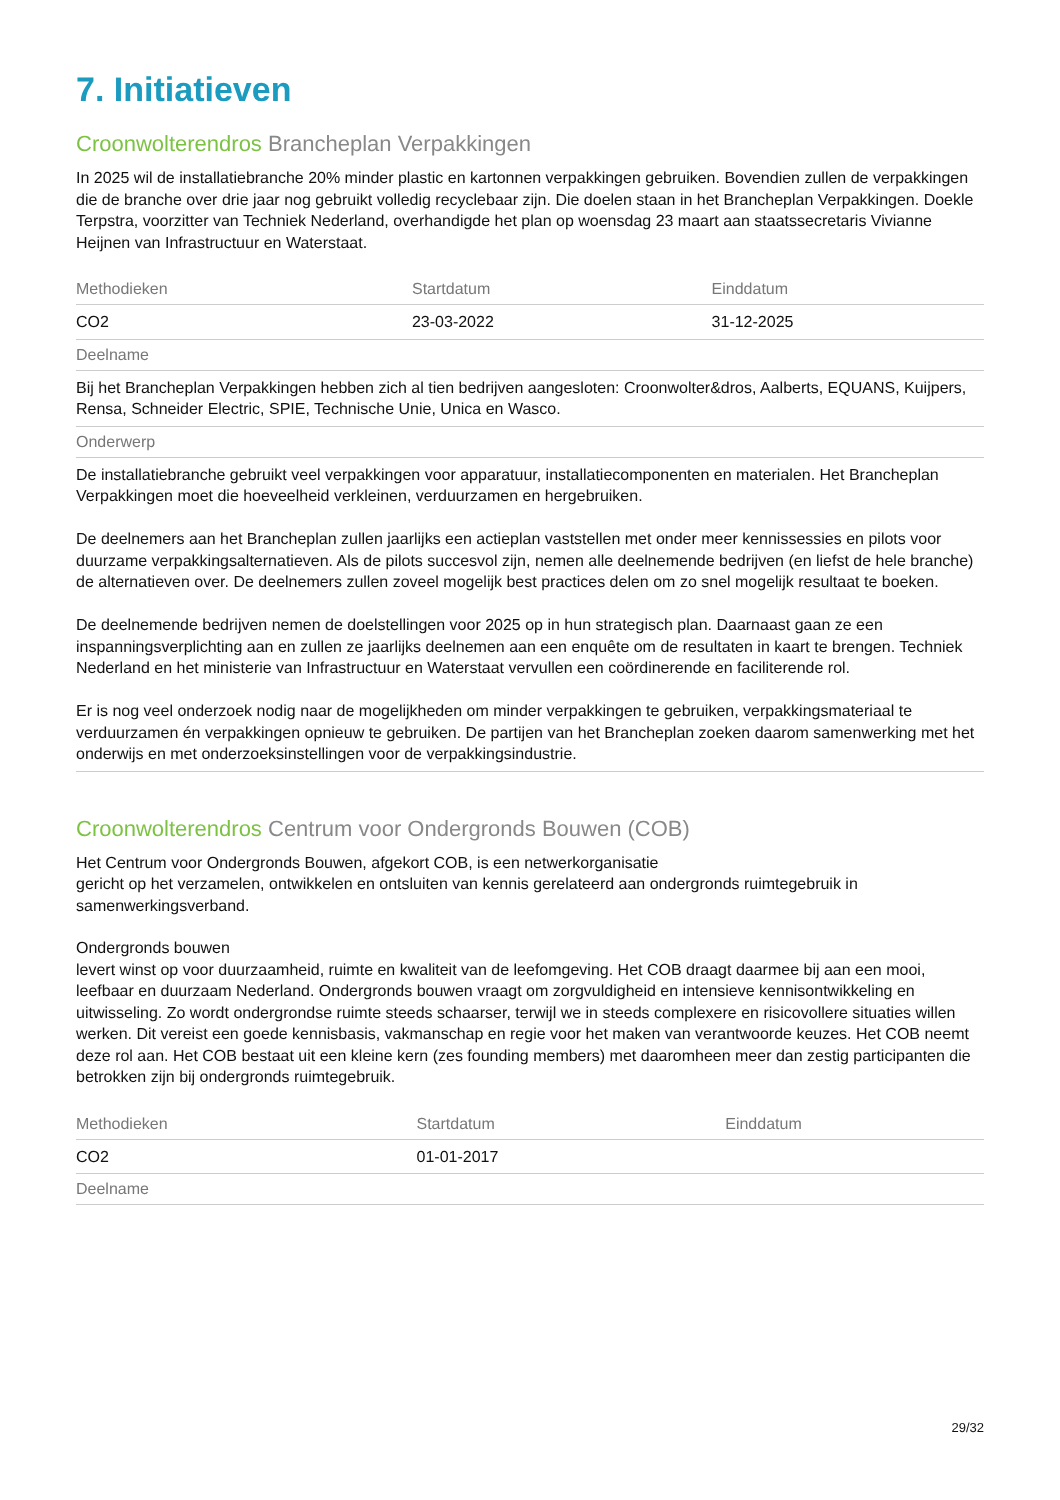7. Initiatieven
Croonwolterendros Brancheplan Verpakkingen
In 2025 wil de installatiebranche 20% minder plastic en kartonnen verpakkingen gebruiken. Bovendien zullen de verpakkingen die de branche over drie jaar nog gebruikt volledig recyclebaar zijn. Die doelen staan in het Brancheplan Verpakkingen. Doekle Terpstra, voorzitter van Techniek Nederland, overhandigde het plan op woensdag 23 maart aan staatssecretaris Vivianne Heijnen van Infrastructuur en Waterstaat.
| Methodieken | Startdatum | Einddatum |
| --- | --- | --- |
| CO2 | 23-03-2022 | 31-12-2025 |
| Deelname | | |
| Bij het Brancheplan Verpakkingen hebben zich al tien bedrijven aangesloten: Croonwolter&dros, Aalberts, EQUANS, Kuijpers, Rensa, Schneider Electric, SPIE, Technische Unie, Unica en Wasco. | | |
| Onderwerp | | |
| De installatiebranche gebruikt veel verpakkingen voor apparatuur, installatiecomponenten en materialen. Het Brancheplan Verpakkingen moet die hoeveelheid verkleinen, verduurzamen en hergebruiken. De deelnemers aan het Brancheplan zullen jaarlijks een actieplan vaststellen met onder meer kennissessies en pilots voor duurzame verpakkingsalternatieven. Als de pilots succesvol zijn, nemen alle deelnemende bedrijven (en liefst de hele branche) de alternatieven over. De deelnemers zullen zoveel mogelijk best practices delen om zo snel mogelijk resultaat te boeken. De deelnemende bedrijven nemen de doelstellingen voor 2025 op in hun strategisch plan. Daarnaast gaan ze een inspanningsverplichting aan en zullen ze jaarlijks deelnemen aan een enquête om de resultaten in kaart te brengen. Techniek Nederland en het ministerie van Infrastructuur en Waterstaat vervullen een coördinerende en faciliterende rol. Er is nog veel onderzoek nodig naar de mogelijkheden om minder verpakkingen te gebruiken, verpakkingsmateriaal te verduurzamen én verpakkingen opnieuw te gebruiken. De partijen van het Brancheplan zoeken daarom samenwerking met het onderwijs en met onderzoeksinstellingen voor de verpakkingsindustrie. | | |
Croonwolterendros Centrum voor Ondergronds Bouwen (COB)
Het Centrum voor Ondergronds Bouwen, afgekort COB, is een netwerkorganisatie
gericht op het verzamelen, ontwikkelen en ontsluiten van kennis gerelateerd aan ondergronds ruimtegebruik in samenwerkingsverband.
Ondergronds bouwen
levert winst op voor duurzaamheid, ruimte en kwaliteit van de leefomgeving. Het COB draagt daarmee bij aan een mooi, leefbaar en duurzaam Nederland. Ondergronds bouwen vraagt om zorgvuldigheid en intensieve kennisontwikkeling en uitwisseling. Zo wordt ondergrondse ruimte steeds schaarser, terwijl we in steeds complexere en risicovollere situaties willen werken. Dit vereist een goede kennisbasis, vakmanschap en regie voor het maken van verantwoorde keuzes. Het COB neemt deze rol aan. Het COB bestaat uit een kleine kern (zes founding members) met daaromheen meer dan zestig participanten die betrokken zijn bij ondergronds ruimtegebruik.
| Methodieken | Startdatum | Einddatum |
| --- | --- | --- |
| CO2 | 01-01-2017 | |
| Deelname | | |
29/32